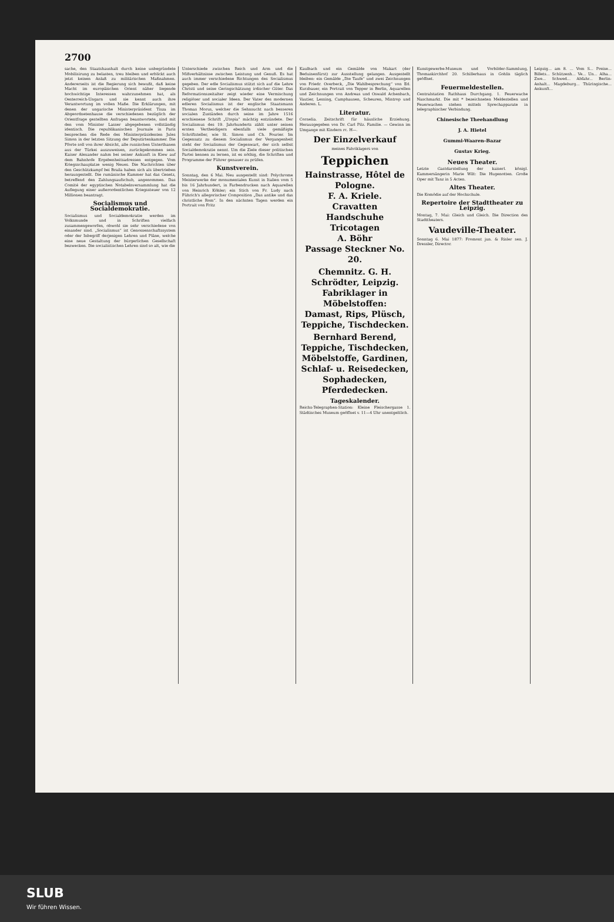2700
sache, den Staatshaushalt durch keine unbegründete Mobilisirung zu belasten, treu bleiben und erblickt auch jetzt keinen Anlaß zu militärischen Maßnahmen. Andererseits ist die Regierung sich bewußt, daß keine Macht im europäischen Orient näher liegende hochwichtige Interessen wahrzunehmen hat, als Oesterreich-Ungarn und sie kennt auch ihre Verantwortung im vollen Maße. Die Erklärungen, mit denen der ungarische Ministerpräsident Tisza im Abgeordnetenhause die verschiedenen bezüglich der Orientfrage gestellten Anfragen beantwortete, sind mit den vom Minister Lasser abgegebenen vollständig identisch. Die republikanischen Journale in Paris besprechen die Rede des Ministerpräsidenten Jules Simon in der letzten Sitzung der Deputirtenkammer. Die Pforte soll von ihrer Absicht, alle russischen Unterthanen aus der Türkei auszuweisen, zurückgekommen sein. Kaiser Alexander nahm bei seiner Ankunft in Kiew auf dem Bahnhofe Ergebenheitsadressen entgegen. Vom Kriegsschauplatze wenig Neues. Die Nachrichten über den Geschützkampf bei Braila haben sich als übertrieben herausgestellt. Die rumänische Kammer hat das Gesetz, betreffend den Zahlungsaufschub, angenommen. Das Comité der egyptischen Notabelnversammlung hat die Auflegung einer außerordentlichen Kriegssteuer von 12 Millionen beantragt.
Socialismus und Socialdemokratie.
Socialismus und Socialdemokratie werden im Volksmunde und in Schriften vielfach zusammengeworfen, obwohl sie sehr verschiedene von einander sind. „Socialismus“ ist Genossenschaftssystem oder der Inbegriff derjenigen Lehren und Pläne, welche eine neue Gestaltung der bürgerlichen Gesellschaft bezwecken. Die socialistischen Lehren sind so alt, wie die
Unterschiede zwischen Reich und Arm und die Mißverhältnisse zwischen Leistung und Genuß. Es hat auch immer verschiedene Richtungen des Socialismus gegeben. Der edle Socialismus stützt sich auf die Lehre Christi und seine Geringschätzung irdischer Güter. Das Reformationszeitalter zeigt wieder eine Vermischung religiöser und socialer Ideen. Der Vater des modernen edleren Socialismus ist der englische Staatsmann Thomas Morus, welcher die Sehnsucht nach besseren socialen Zuständen durch seine im Jahre 1516 erschienene Schrift „Utopia“ mächtig entzündete. Der Socialismus des 19. Jahrhunderts zählt unter seinen ersten Vertheidigern ebenfalls viele gemäßigte Schriftsteller, wie St. Simon und Ch. Fourier. Im Gegensatz zu diesem Socialismus der Vergangenheit steht der Socialismus der Gegenwart, der sich selbst Socialdemokratie nennt. Um die Ziele dieser politischen Partei kennen zu lernen, ist es nöthig, die Schriften und Programme der Führer genauer zu prüfen.
Kunstverein.
Sonntag, den 6 Mai. Neu ausgestellt sind: Polychrome Meisterwerke der monumentalen Kunst in Italien vom 5 bis 16 Jahrhundert, in Farbendrucken nach Aquarellen von Heinrich Köhler; ein Stich von Fr. Ludy nach Führich's allegorischer Composition „Das antike und das christliche Rom“. In den nächsten Tagen werden ein Portrait von Fritz
Kaulbach und ein Gemälde von Makart (der Beduinenfürst) zur Ausstellung gelangen. Ausgestellt bleiben: ein Gemälde „Die Taufe“ und zwei Zeichnungen von Friedr. Overbeck, „Die Wahlbesprechung“ von Ed. Kurzbauer, ein Portrait von Tepper in Berlin, Aquarellen und Zeichnungen von Andreas und Oswald Achenbach, Vautier, Lessing, Camphausen, Scheuren, Mintrop und Anderen. L.
Literatur.
Cornelia. Zeitschrift für häusliche Erziehung. Herausgegeben von Dr. Carl Pilz. Familie. — Gewinn im Umgange mit Kindern rc. H—.
Der Einzelverkauf
meines Fabriklagers von
Teppichen
Hainstrasse, Hôtel de Pologne.
F. A. Kriele.
Cravatten
Handschuhe
Tricotagen
A. Böhr
Passage Steckner No. 20.
Chemnitz. G. H. Schrödter, Leipzig.
Fabriklager in Möbelstoffen:
Damast, Rips, Plüsch, Teppiche, Tischdecken.
Bernhard Berend,
Teppiche, Tischdecken, Möbelstoffe, Gardinen, Schlaf- u. Reisedecken, Sophadecken, Pferdedecken.
Tageskalender.
Reichs-Telegraphen-Station: Kleine Fleischergasse 1. Städtisches Museum geöffnet v. 11—4 Uhr unentgeltlich.
Kunstgewerbe-Museum und Vorbilder-Sammlung, Thomaskirchhof 20. Schillerhaus in Gohlis täglich geöffnet.
Feuermeldestellen.
Centralstation Rathhaus Durchgang. 1. Feuerwache Naschmarkt. Die mit * bezeichneten Meldestellen und Feuerwachen stehen mittels Sprechapparate in telegraphischer Verbindung.
Chinesische Theehandlung
J. A. Hietel
Gummi-Waaren-Bazar
Gustav Krieg.
Neues Theater.
Letzte Gastdarstellung der kaiserl. königl. Kammersängerin Marie Wilt: Die Hugenotten. Große Oper mit Tanz in 5 Acten.
Altes Theater.
Die Komödie auf der Hochschule.
Repertoire der Stadttheater zu Leipzig.
Montag, 7. Mai: Gleich und Gleich. Die Direction des Stadttheaters.
Vaudeville-Theater.
Sonntag 6. Mai 1877: Fromont jun. & Risler sen. J. Dressler, Director.
Leipzig... am 8. ... Vom S... Preise... Billets... Schützenh... Ve... Un... Alha... Zwe... Schwed... Abfahr... Berlin-Anhalt... Magdeburg... Thüringische... Ankunft...
SLUB
Wir führen Wissen.